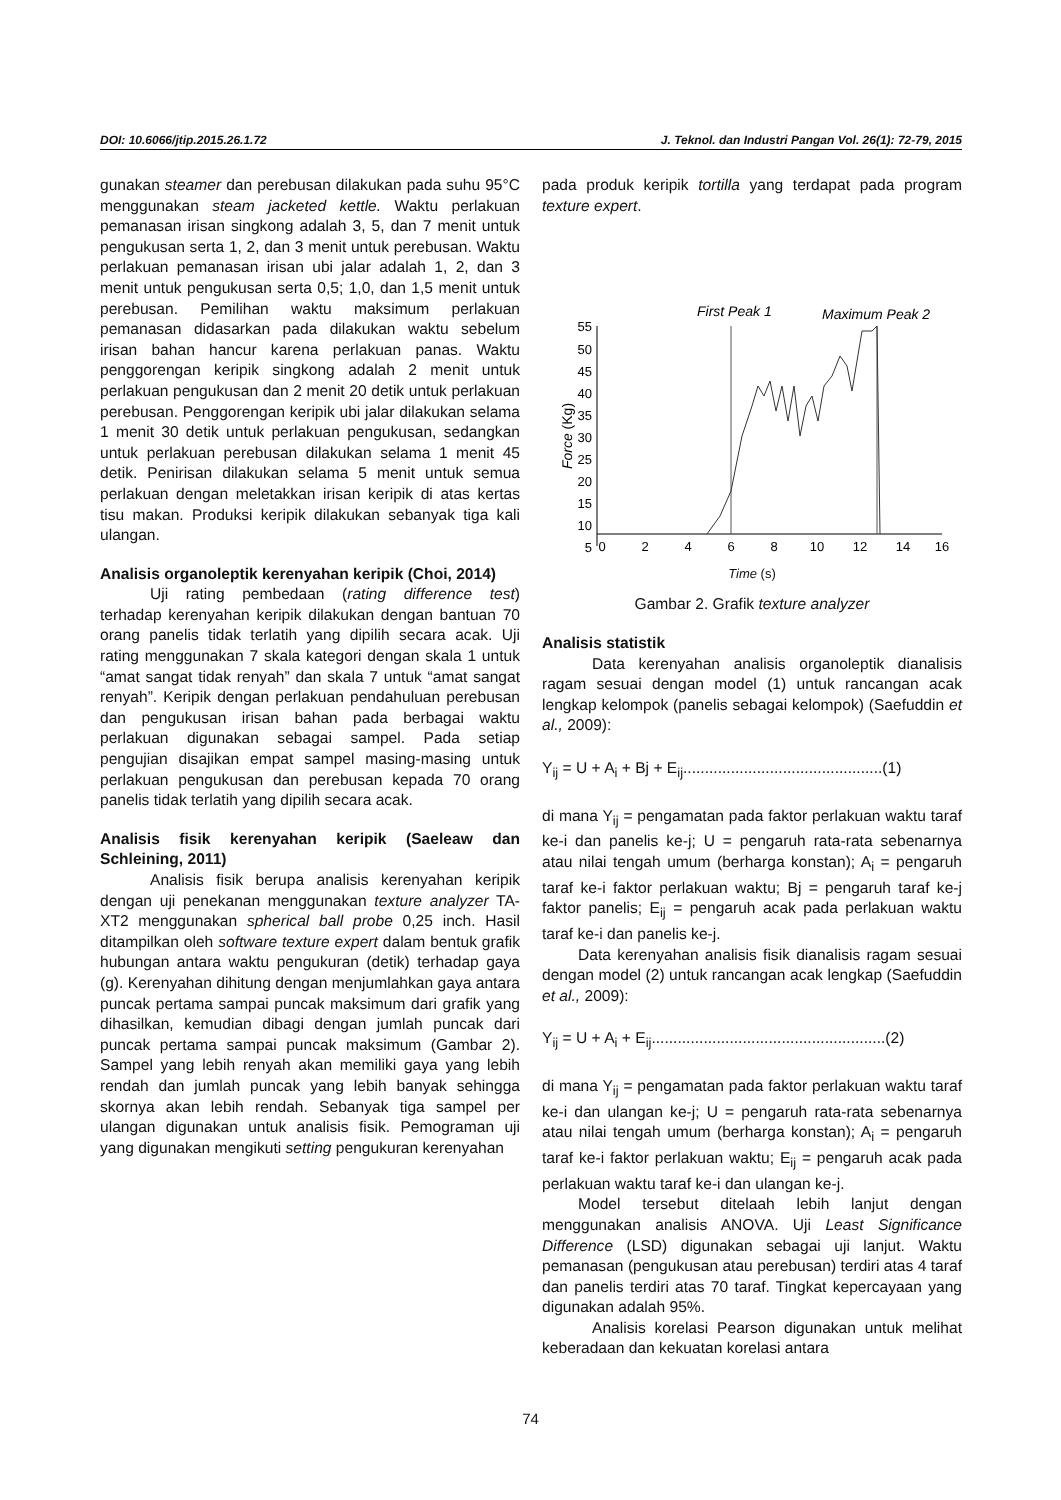DOI: 10.6066/jtip.2015.26.1.72 J. Teknol. dan Industri Pangan Vol. 26(1): 72-79, 2015
gunakan steamer dan perebusan dilakukan pada suhu 95°C menggunakan steam jacketed kettle. Waktu perlakuan pemanasan irisan singkong adalah 3, 5, dan 7 menit untuk pengukusan serta 1, 2, dan 3 menit untuk perebusan. Waktu perlakuan pemanasan irisan ubi jalar adalah 1, 2, dan 3 menit untuk pengukusan serta 0,5; 1,0, dan 1,5 menit untuk perebusan. Pemilihan waktu maksimum perlakuan pemanasan didasarkan pada dilakukan waktu sebelum irisan bahan hancur karena perlakuan panas. Waktu penggorengan keripik singkong adalah 2 menit untuk perlakuan pengukusan dan 2 menit 20 detik untuk perlakuan perebusan. Penggorengan keripik ubi jalar dilakukan selama 1 menit 30 detik untuk perlakuan pengukusan, sedangkan untuk perlakuan perebusan dilakukan selama 1 menit 45 detik. Penirisan dilakukan selama 5 menit untuk semua perlakuan dengan meletakkan irisan keripik di atas kertas tisu makan. Produksi keripik dilakukan sebanyak tiga kali ulangan.
Analisis organoleptik kerenyahan keripik (Choi, 2014)
Uji rating pembedaan (rating difference test) terhadap kerenyahan keripik dilakukan dengan bantuan 70 orang panelis tidak terlatih yang dipilih secara acak. Uji rating menggunakan 7 skala kategori dengan skala 1 untuk “amat sangat tidak renyah” dan skala 7 untuk “amat sangat renyah”. Keripik dengan perlakuan pendahuluan perebusan dan pengukusan irisan bahan pada berbagai waktu perlakuan digunakan sebagai sampel. Pada setiap pengujian disajikan empat sampel masing-masing untuk perlakuan pengukusan dan perebusan kepada 70 orang panelis tidak terlatih yang dipilih secara acak.
Analisis fisik kerenyahan keripik (Saeleaw dan Schleining, 2011)
Analisis fisik berupa analisis kerenyahan keripik dengan uji penekanan menggunakan texture analyzer TA-XT2 menggunakan spherical ball probe 0,25 inch. Hasil ditampilkan oleh software texture expert dalam bentuk grafik hubungan antara waktu pengukuran (detik) terhadap gaya (g). Kerenyahan dihitung dengan menjumlahkan gaya antara puncak pertama sampai puncak maksimum dari grafik yang dihasilkan, kemudian dibagi dengan jumlah puncak dari puncak pertama sampai puncak maksimum (Gambar 2). Sampel yang lebih renyah akan memiliki gaya yang lebih rendah dan jumlah puncak yang lebih banyak sehingga skornya akan lebih rendah. Sebanyak tiga sampel per ulangan digunakan untuk analisis fisik. Pemograman uji yang digunakan mengikuti setting pengukuran kerenyahan
pada produk keripik tortilla yang terdapat pada program texture expert.
First Peak 1
Maximum Peak 2
55
50
45
40
35
30
25
20
15
10
5
Force (Kg)
0
2
4
6
8
10
12
14
16
Time (s)
Gambar 2. Grafik texture analyzer
Analisis statistik
Data kerenyahan analisis organoleptik dianalisis ragam sesuai dengan model (1) untuk rancangan acak lengkap kelompok (panelis sebagai kelompok) (Saefuddin et al., 2009):
Y<sub>ij</sub> = U + A<sub>i</sub> + Bj + E<sub>ij</sub>..............................................(1)
di mana Y<sub>ij</sub> = pengamatan pada faktor perlakuan waktu taraf ke-i dan panelis ke-j; U = pengaruh rata-rata sebenarnya atau nilai tengah umum (berharga konstan); A<sub>i</sub> = pengaruh taraf ke-i faktor perlakuan waktu; Bj = pengaruh taraf ke-j faktor panelis; E<sub>ij</sub> = pengaruh acak pada perlakuan waktu taraf ke-i dan panelis ke-j.
Data kerenyahan analisis fisik dianalisis ragam sesuai dengan model (2) untuk rancangan acak lengkap (Saefuddin et al., 2009):
Y<sub>ij</sub> = U + A<sub>i</sub> + E<sub>ij</sub>......................................................(2)
di mana Y<sub>ij</sub> = pengamatan pada faktor perlakuan waktu taraf ke-i dan ulangan ke-j; U = pengaruh rata-rata sebenarnya atau nilai tengah umum (berharga konstan); A<sub>i</sub> = pengaruh taraf ke-i faktor perlakuan waktu; E<sub>ij</sub> = pengaruh acak pada perlakuan waktu taraf ke-i dan ulangan ke-j.
Model tersebut ditelaah lebih lanjut dengan menggunakan analisis ANOVA. Uji Least Significance Difference (LSD) digunakan sebagai uji lanjut. Waktu pemanasan (pengukusan atau perebusan) terdiri atas 4 taraf dan panelis terdiri atas 70 taraf. Tingkat kepercayaan yang digunakan adalah 95%.
Analisis korelasi Pearson digunakan untuk melihat keberadaan dan kekuatan korelasi antara
74